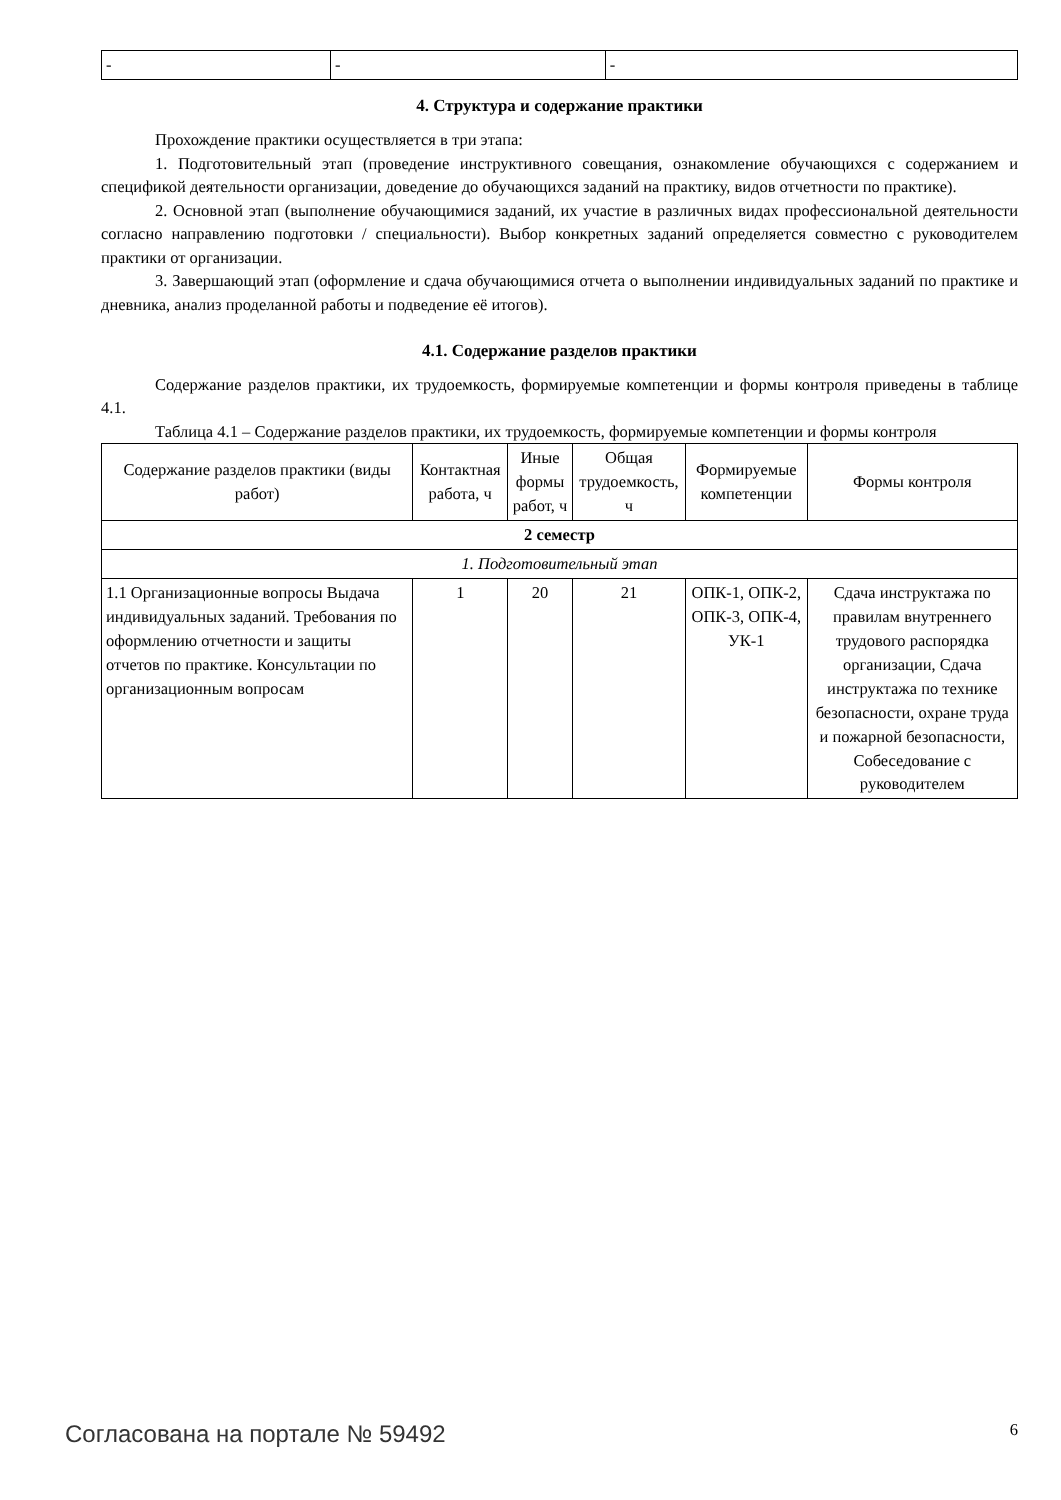| - | - | - |
4. Структура и содержание практики
Прохождение практики осуществляется в три этапа:
1. Подготовительный этап (проведение инструктивного совещания, ознакомление обучающихся с содержанием и спецификой деятельности организации, доведение до обучающихся заданий на практику, видов отчетности по практике).
2. Основной этап (выполнение обучающимися заданий, их участие в различных видах профессиональной деятельности согласно направлению подготовки / специальности). Выбор конкретных заданий определяется совместно с руководителем практики от организации.
3. Завершающий этап (оформление и сдача обучающимися отчета о выполнении индивидуальных заданий по практике и дневника, анализ проделанной работы и подведение её итогов).
4.1. Содержание разделов практики
Содержание разделов практики, их трудоемкость, формируемые компетенции и формы контроля приведены в таблице 4.1.
Таблица 4.1 – Содержание разделов практики, их трудоемкость, формируемые компетенции и формы контроля
| Содержание разделов практики (виды работ) | Контактная работа, ч | Иные формы работ, ч | Общая трудоемкость, ч | Формируемые компетенции | Формы контроля |
| --- | --- | --- | --- | --- | --- |
| 2 семестр | | | | | |
| 1. Подготовительный этап | | | | | |
| 1.1 Организационные вопросы Выдача индивидуальных заданий. Требования по оформлению отчетности и защиты отчетов по практике. Консультации по организационным вопросам | 1 | 20 | 21 | ОПК-1, ОПК-2, ОПК-3, ОПК-4, УК-1 | Сдача инструктажа по правилам внутреннего трудового распорядка организации, Сдача инструктажа по технике безопасности, охране труда и пожарной безопасности, Собеседование с руководителем |
Согласована на портале № 59492 6